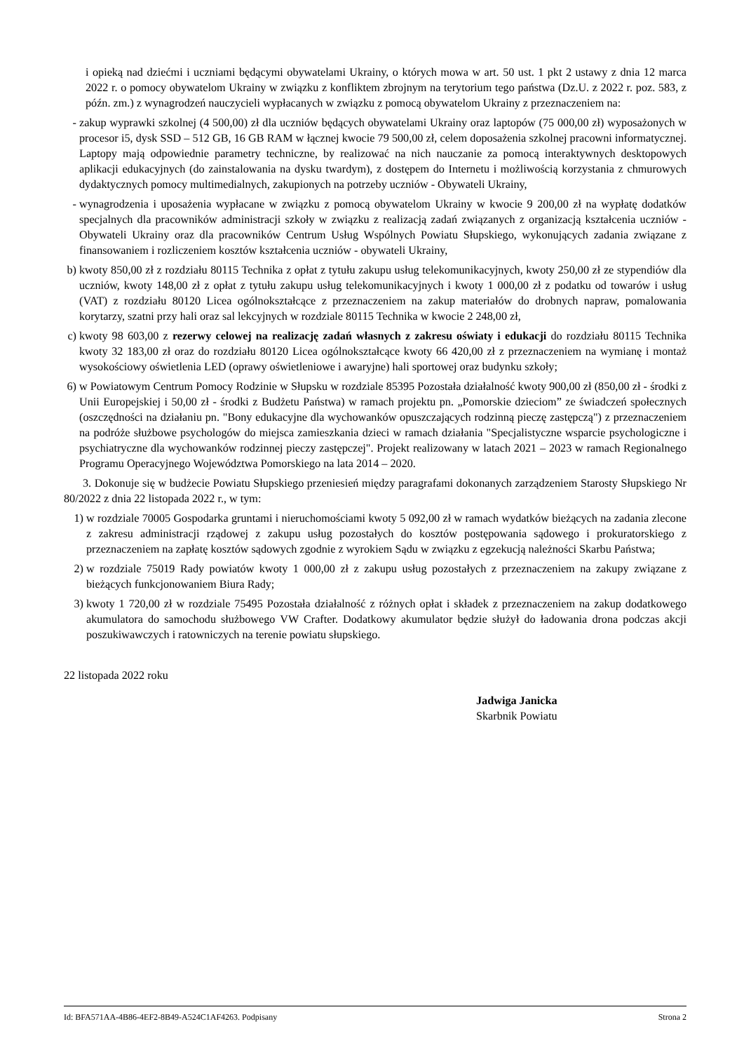i opieką nad dziećmi i uczniami będącymi obywatelami Ukrainy, o których mowa w art. 50 ust. 1 pkt 2 ustawy z dnia 12 marca 2022 r. o pomocy obywatelom Ukrainy w związku z konfliktem zbrojnym na terytorium tego państwa (Dz.U. z 2022 r. poz. 583, z późn. zm.) z wynagrodzeń nauczycieli wypłacanych w związku z pomocą obywatelom Ukrainy z przeznaczeniem na:
- zakup wyprawki szkolnej (4 500,00) zł dla uczniów będących obywatelami Ukrainy oraz laptopów (75 000,00 zł) wyposażonych w procesor i5, dysk SSD – 512 GB, 16 GB RAM w łącznej kwocie 79 500,00 zł, celem doposażenia szkolnej pracowni informatycznej. Laptopy mają odpowiednie parametry techniczne, by realizować na nich nauczanie za pomocą interaktywnych desktopowych aplikacji edukacyjnych (do zainstalowania na dysku twardym), z dostępem do Internetu i możliwością korzystania z chmurowych dydaktycznych pomocy multimedialnych, zakupionych na potrzeby uczniów - Obywateli Ukrainy,
- wynagrodzenia i uposażenia wypłacane w związku z pomocą obywatelom Ukrainy w kwocie 9 200,00 zł na wypłatę dodatków specjalnych dla pracowników administracji szkoły w związku z realizacją zadań związanych z organizacją kształcenia uczniów - Obywateli Ukrainy oraz dla pracowników Centrum Usług Wspólnych Powiatu Słupskiego, wykonujących zadania związane z finansowaniem i rozliczeniem kosztów kształcenia uczniów - obywateli Ukrainy,
b) kwoty 850,00 zł z rozdziału 80115 Technika z opłat z tytułu zakupu usług telekomunikacyjnych, kwoty 250,00 zł ze stypendiów dla uczniów, kwoty 148,00 zł z opłat z tytułu zakupu usług telekomunikacyjnych i kwoty 1 000,00 zł z podatku od towarów i usług (VAT) z rozdziału 80120 Licea ogólnokształcące z przeznaczeniem na zakup materiałów do drobnych napraw, pomalowania korytarzy, szatni przy hali oraz sal lekcyjnych w rozdziale 80115 Technika w kwocie 2 248,00 zł,
c) kwoty 98 603,00 z rezerwy celowej na realizację zadań własnych z zakresu oświaty i edukacji do rozdziału 80115 Technika kwoty 32 183,00 zł oraz do rozdziału 80120 Licea ogólnokształcące kwoty 66 420,00 zł z przeznaczeniem na wymianę i montaż wysokościowy oświetlenia LED (oprawy oświetleniowe i awaryjne) hali sportowej oraz budynku szkoły;
6) w Powiatowym Centrum Pomocy Rodzinie w Słupsku w rozdziale 85395 Pozostała działalność kwoty 900,00 zł (850,00 zł - środki z Unii Europejskiej i 50,00 zł - środki z Budżetu Państwa) w ramach projektu pn. „Pomorskie dzieciom” ze świadczeń społecznych (oszczędności na działaniu pn. "Bony edukacyjne dla wychowanków opuszczających rodzinną pieczę zastępczą") z przeznaczeniem na podróże służbowe psychologów do miejsca zamieszkania dzieci w ramach działania "Specjalistyczne wsparcie psychologiczne i psychiatryczne dla wychowanków rodzinnej pieczy zastępczej". Projekt realizowany w latach 2021 – 2023 w ramach Regionalnego Programu Operacyjnego Województwa Pomorskiego na lata 2014 – 2020.
3. Dokonuje się w budżecie Powiatu Słupskiego przeniesień między paragrafami dokonanych zarządzeniem Starosty Słupskiego Nr 80/2022 z dnia 22 listopada 2022 r., w tym:
1) w rozdziale 70005 Gospodarka gruntami i nieruchomościami kwoty 5 092,00 zł w ramach wydatków bieżących na zadania zlecone z zakresu administracji rządowej z zakupu usług pozostałych do kosztów postępowania sądowego i prokuratorskiego z przeznaczeniem na zapłatę kosztów sądowych zgodnie z wyrokiem Sądu w związku z egzekucją należności Skarbu Państwa;
2) w rozdziale 75019 Rady powiatów kwoty 1 000,00 zł z zakupu usług pozostałych z przeznaczeniem na zakupy związane z bieżących funkcjonowaniem Biura Rady;
3) kwoty 1 720,00 zł w rozdziale 75495 Pozostała działalność z różnych opłat i składek z przeznaczeniem na zakup dodatkowego akumulatora do samochodu służbowego VW Crafter. Dodatkowy akumulator będzie służył do ładowania drona podczas akcji poszukiwawczych i ratowniczych na terenie powiatu słupskiego.
22 listopada 2022 roku
Jadwiga Janicka
Skarbnik Powiatu
Id: BFA571AA-4B86-4EF2-8B49-A524C1AF4263. Podpisany Strona 2